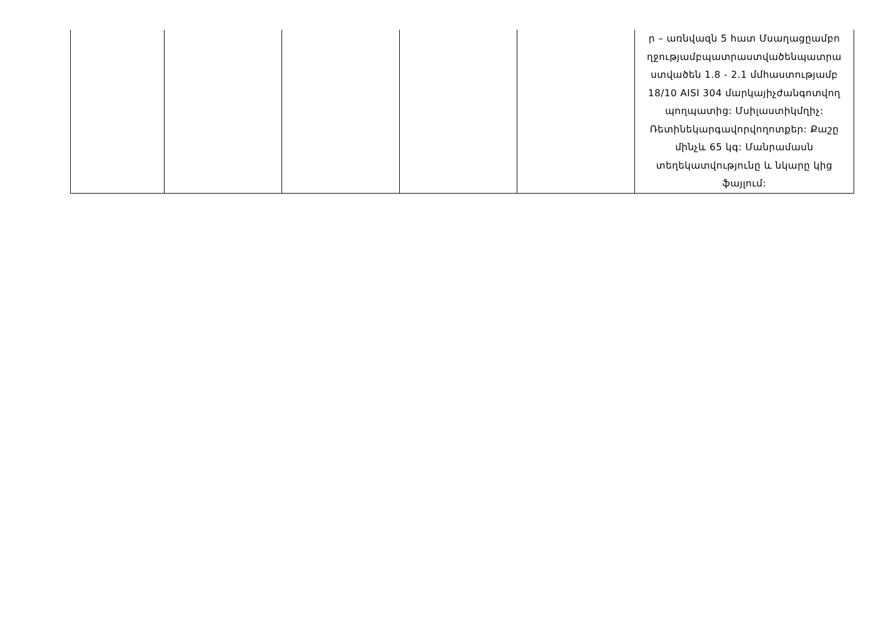| | | | | | ր – առնվազն 5 հատ Մսաղացըամբո ղջությամբպատրաստվածենպատրա ստվածեն 1.8 - 2.1 մմհաստությամբ 18/10 AISI 304 մարկայիչժանգոտվող պողպատից: Մսիլաստիկմղիչ: Ռետինեկարգավորվողոտքեր: Քաշը մինչև 65 կգ: Մանրամասն տեղեկատվությունը և նկարը կից ֆայլում: |